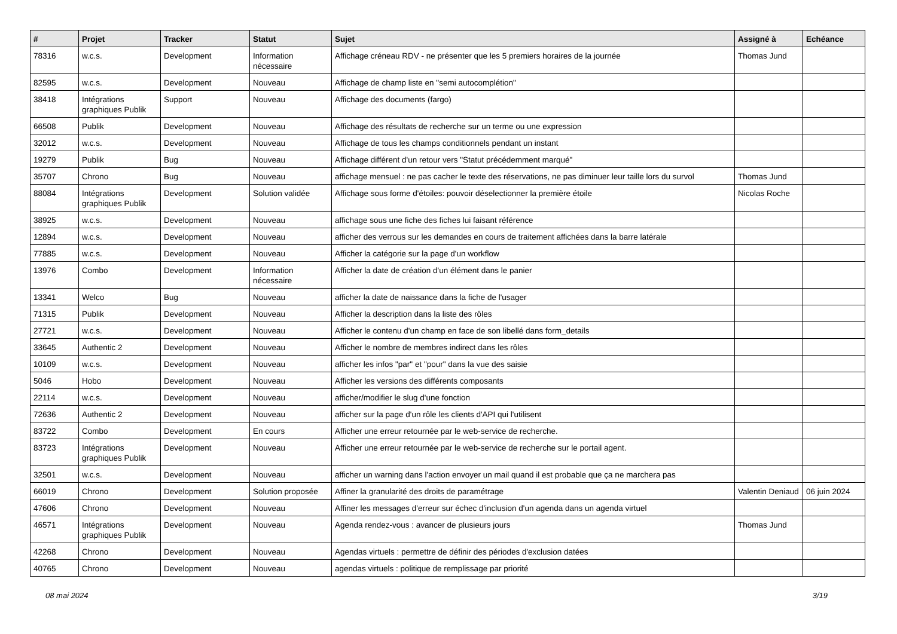| # | Projet | Tracker | Statut | Sujet | Assigné à | Echéance |
| --- | --- | --- | --- | --- | --- | --- |
| 78316 | w.c.s. | Development | Information nécessaire | Affichage créneau RDV - ne présenter que les 5 premiers horaires de la journée | Thomas Jund | |
| 82595 | w.c.s. | Development | Nouveau | Affichage de champ liste en "semi autocomplétion" | | |
| 38418 | Intégrations graphiques Publik | Support | Nouveau | Affichage des documents (fargo) | | |
| 66508 | Publik | Development | Nouveau | Affichage des résultats de recherche sur un terme ou une expression | | |
| 32012 | w.c.s. | Development | Nouveau | Affichage de tous les champs conditionnels pendant un instant | | |
| 19279 | Publik | Bug | Nouveau | Affichage différent d'un retour vers "Statut précédemment marqué" | | |
| 35707 | Chrono | Bug | Nouveau | affichage mensuel : ne pas cacher le texte des réservations, ne pas diminuer leur taille lors du survol | Thomas Jund | |
| 88084 | Intégrations graphiques Publik | Development | Solution validée | Affichage sous forme d'étoiles: pouvoir déselectionner la première étoile | Nicolas Roche | |
| 38925 | w.c.s. | Development | Nouveau | affichage sous une fiche des fiches lui faisant référence | | |
| 12894 | w.c.s. | Development | Nouveau | afficher des verrous sur les demandes en cours de traitement affichées dans la barre latérale | | |
| 77885 | w.c.s. | Development | Nouveau | Afficher la catégorie sur la page d'un workflow | | |
| 13976 | Combo | Development | Information nécessaire | Afficher la date de création d'un élément dans le panier | | |
| 13341 | Welco | Bug | Nouveau | afficher la date de naissance dans la fiche de l'usager | | |
| 71315 | Publik | Development | Nouveau | Afficher la description dans la liste des rôles | | |
| 27721 | w.c.s. | Development | Nouveau | Afficher le contenu d'un champ en face de son libellé dans form_details | | |
| 33645 | Authentic 2 | Development | Nouveau | Afficher le nombre de membres indirect dans les rôles | | |
| 10109 | w.c.s. | Development | Nouveau | afficher les infos "par" et "pour" dans la vue des saisie | | |
| 5046 | Hobo | Development | Nouveau | Afficher les versions des différents composants | | |
| 22114 | w.c.s. | Development | Nouveau | afficher/modifier le slug d'une fonction | | |
| 72636 | Authentic 2 | Development | Nouveau | afficher sur la page d'un rôle les clients d'API qui l'utilisent | | |
| 83722 | Combo | Development | En cours | Afficher une erreur retournée par le web-service de recherche. | | |
| 83723 | Intégrations graphiques Publik | Development | Nouveau | Afficher une erreur retournée par le web-service de recherche sur le portail agent. | | |
| 32501 | w.c.s. | Development | Nouveau | afficher un warning dans l'action envoyer un mail quand il est probable que ça ne marchera pas | | |
| 66019 | Chrono | Development | Solution proposée | Affiner la granularité des droits de paramétrage | Valentin Deniaud | 06 juin 2024 |
| 47606 | Chrono | Development | Nouveau | Affiner les messages d'erreur sur échec d'inclusion d'un agenda dans un agenda virtuel | | |
| 46571 | Intégrations graphiques Publik | Development | Nouveau | Agenda rendez-vous : avancer de plusieurs jours | Thomas Jund | |
| 42268 | Chrono | Development | Nouveau | Agendas virtuels : permettre de définir des périodes d'exclusion datées | | |
| 40765 | Chrono | Development | Nouveau | agendas virtuels : politique de remplissage par priorité | | |
08 mai 2024 3/19